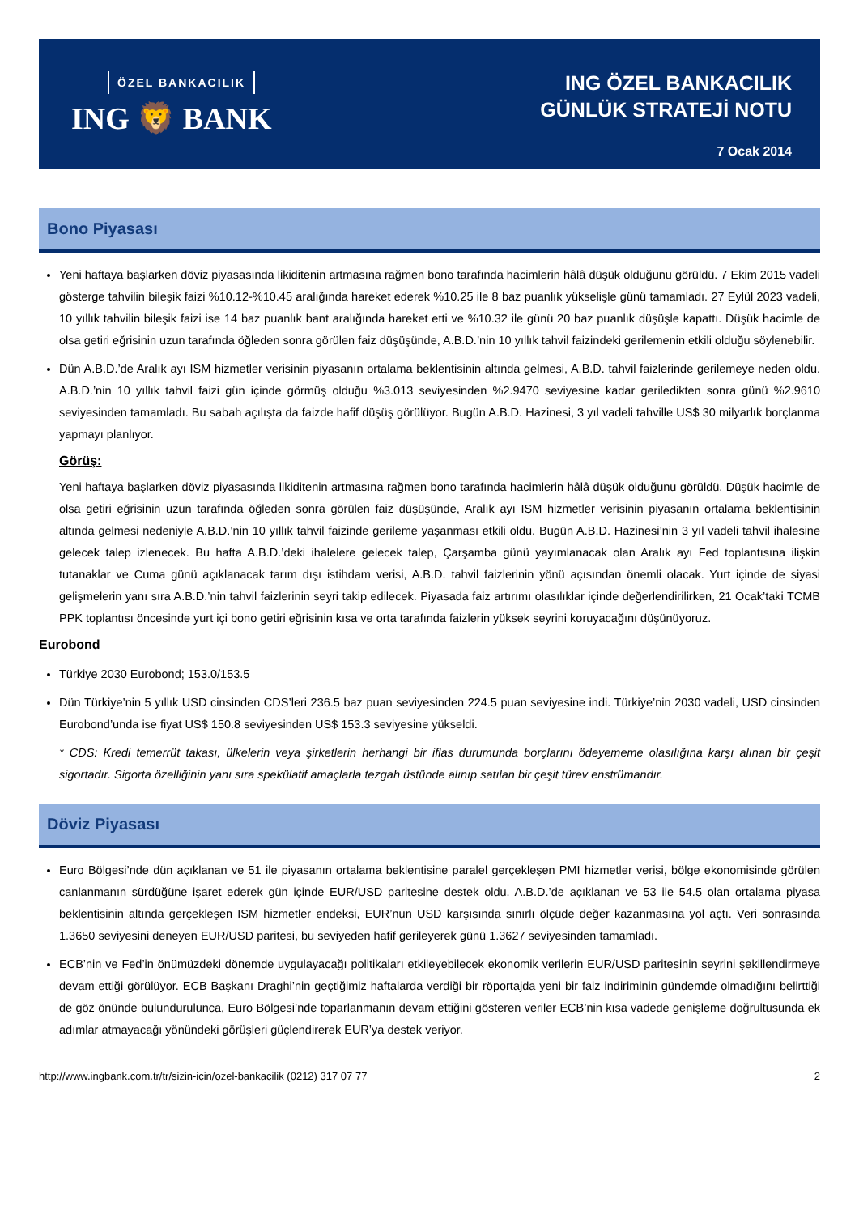ÖZEL BANKACILIK
ING 🦁 BANK
ING ÖZEL BANKACILIK
GÜNLÜK STRATEJİ NOTU
7 Ocak 2014
Bono Piyasası
Yeni haftaya başlarken döviz piyasasında likiditenin artmasına rağmen bono tarafında hacimlerin hâlâ düşük olduğunu görüldü. 7 Ekim 2015 vadeli gösterge tahvilin bileşik faizi %10.12-%10.45 aralığında hareket ederek %10.25 ile 8 baz puanlık yükselişle günü tamamladı. 27 Eylül 2023 vadeli, 10 yıllık tahvilin bileşik faizi ise 14 baz puanlık bant aralığında hareket etti ve %10.32 ile günü 20 baz puanlık düşüşle kapattı. Düşük hacimle de olsa getiri eğrisinin uzun tarafında öğleden sonra görülen faiz düşüşünde, A.B.D.’nin 10 yıllık tahvil faizindeki gerilemenin etkili olduğu söylenebilir.
Dün A.B.D.’de Aralık ayı ISM hizmetler verisinin piyasanın ortalama beklentisinin altında gelmesi, A.B.D. tahvil faizlerinde gerilemeye neden oldu. A.B.D.’nin 10 yıllık tahvil faizi gün içinde görmüş olduğu %3.013 seviyesinden %2.9470 seviyesine kadar geriledikten sonra günü %2.9610 seviyesinden tamamladı. Bu sabah açılışta da faizde hafif düşüş görülüyor. Bugün A.B.D. Hazinesi, 3 yıl vadeli tahville US$ 30 milyarlık borçlanma yapmayı planlıyor.
Görüş:
Yeni haftaya başlarken döviz piyasasında likiditenin artmasına rağmen bono tarafında hacimlerin hâlâ düşük olduğunu görüldü. Düşük hacimle de olsa getiri eğrisinin uzun tarafında öğleden sonra görülen faiz düşüşünde, Aralık ayı ISM hizmetler verisinin piyasanın ortalama beklentisinin altında gelmesi nedeniyle A.B.D.’nin 10 yıllık tahvil faizinde gerileme yaşanması etkili oldu. Bugün A.B.D. Hazinesi’nin 3 yıl vadeli tahvil ihalesine gelecek talep izlenecek. Bu hafta A.B.D.’deki ihalelere gelecek talep, Çarşamba günü yayımlanacak olan Aralık ayı Fed toplantısına ilişkin tutanaklar ve Cuma günü açıklanacak tarım dışı istihdam verisi, A.B.D. tahvil faizlerinin yönü açısından önemli olacak. Yurt içinde de siyasi gelişmelerin yanı sıra A.B.D.’nin tahvil faizlerinin seyri takip edilecek. Piyasada faiz artırımı olasılıklar içinde değerlendirilirken, 21 Ocak’taki TCMB PPK toplantısı öncesinde yurt içi bono getiri eğrisinin kısa ve orta tarafında faizlerin yüksek seyrini koruyacağını düşünüyoruz.
Eurobond
Türkiye 2030 Eurobond; 153.0/153.5
Dün Türkiye’nin 5 yıllık USD cinsinden CDS’leri 236.5 baz puan seviyesinden 224.5 puan seviyesine indi. Türkiye’nin 2030 vadeli, USD cinsinden Eurobond’unda ise fiyat US$ 150.8 seviyesinden US$ 153.3 seviyesine yükseldi.
* CDS: Kredi temerrüt takası, ülkelerin veya şirketlerin herhangi bir iflas durumunda borçlarını ödeyememe olasılığına karşı alınan bir çeşit sigortadır. Sigorta özelliğinin yanı sıra spekülatif amaçlarla tezgah üstünde alınıp satılan bir çeşit türev enstrümandır.
Döviz Piyasası
Euro Bölgesi’nde dün açıklanan ve 51 ile piyasanın ortalama beklentisine paralel gerçekleşen PMI hizmetler verisi, bölge ekonomisinde görülen canlanmanın sürdüğüne işaret ederek gün içinde EUR/USD paritesine destek oldu. A.B.D.’de açıklanan ve 53 ile 54.5 olan ortalama piyasa beklentisinin altında gerçekleşen ISM hizmetler endeksi, EUR’nun USD karşısında sınırlı ölçüde değer kazanmasına yol açtı. Veri sonrasında 1.3650 seviyesini deneyen EUR/USD paritesi, bu seviyeden hafif gerileyerek günü 1.3627 seviyesinden tamamladı.
ECB’nin ve Fed’in önümüzdeki dönemde uygulayacağı politikaları etkileyebilecek ekonomik verilerin EUR/USD paritesinin seyrini şekillendirmeye devam ettiği görülüyor. ECB Başkanı Draghi’nin geçtiğimiz haftalarda verdiği bir röportajda yeni bir faiz indiriminin gündemde olmadığını belirttiği de göz önünde bulundurulunca, Euro Bölgesi’nde toparlanmanın devam ettiğini gösteren veriler ECB’nin kısa vadede genişleme doğrultusunda ek adımlar atmayacağı yönündeki görüşleri güçlendirerek EUR’ya destek veriyor.
http://www.ingbank.com.tr/tr/sizin-icin/ozel-bankacilik (0212) 317 07 77 2